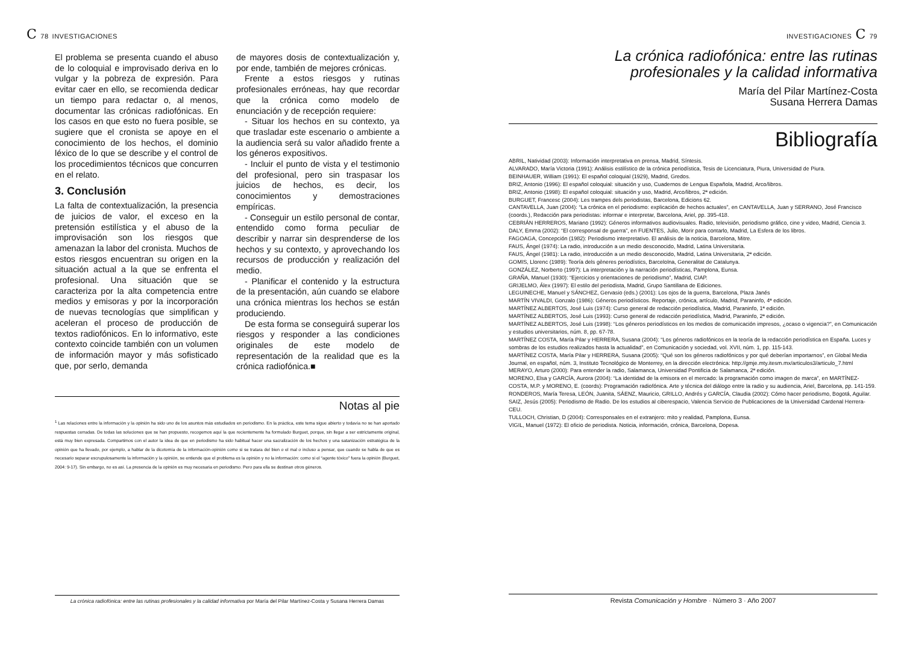C 78 INVESTIGACIONES
El problema se presenta cuando el abuso de lo coloquial e improvisado deriva en lo vulgar y la pobreza de expresión. Para evitar caer en ello, se recomienda dedicar un tiempo para redactar o, al menos, documentar las crónicas radiofónicas. En los casos en que esto no fuera posible, se sugiere que el cronista se apoye en el conocimiento de los hechos, el dominio léxico de lo que se describe y el control de los procedimientos técnicos que concurren en el relato.
3. Conclusión
La falta de contextualización, la presencia de juicios de valor, el exceso en la pretensión estilística y el abuso de la improvisación son los riesgos que amenazan la labor del cronista. Muchos de estos riesgos encuentran su origen en la situación actual a la que se enfrenta el profesional. Una situación que se caracteriza por la alta competencia entre medios y emisoras y por la incorporación de nuevas tecnologías que simplifican y aceleran el proceso de producción de textos radiofónicos. En lo informativo, este contexto coincide también con un volumen de información mayor y más sofisticado que, por serlo, demanda
de mayores dosis de contextualización y, por ende, también de mejores crónicas.
Frente a estos riesgos y rutinas profesionales erróneas, hay que recordar que la crónica como modelo de enunciación y de recepción requiere:
- Situar los hechos en su contexto, ya que trasladar este escenario o ambiente a la audiencia será su valor añadido frente a los géneros expositivos.
- Incluir el punto de vista y el testimonio del profesional, pero sin traspasar los juicios de hechos, es decir, los conocimientos y demostraciones empíricas.
- Conseguir un estilo personal de contar, entendido como forma peculiar de describir y narrar sin desprenderse de los hechos y su contexto, y aprovechando los recursos de producción y realización del medio.
- Planificar el contenido y la estructura de la presentación, aún cuando se elabore una crónica mientras los hechos se están produciendo.
De esta forma se conseguirá superar los riesgos y responder a las condiciones originales de este modelo de representación de la realidad que es la crónica radiofónica.■
Notas al pie
<sup>1</sup> Las relaciones entre la información y la opinión ha sido uno de los asuntos más estudiados en periodismo. En la práctica, este tema sigue abierto y todavía no se han aportado respuestas cerradas. De todas las soluciones que se han propuesto, recogemos aquí la que recientemente ha formulado Burguet, porque, sin llegar a ser estrictamente original, está muy bien expresada. Compartimos con el autor la idea de que en periodismo ha sido habitual hacer una sacralización de los hechos y una satanización estratégica de la opinión que ha llevado, por ejemplo, a hablar de la dicotomía de la información-opinión como si se tratara del bien o el mal o incluso a pensar, que cuando se habla de que es necesario separar escrupulosamente la información y la opinión, se entiende que el problema es la opinión y no la información: como si el “agente tóxico” fuera la opinión (Burguet, 2004: 9-17). Sin embargo, no es así. La presencia de la opinión es muy necesaria en periodismo. Pero para ella se destinan otros géneros.
La crónica radiofónica: entre las rutinas profesionales y la calidad informativa por María del Pilar Martínez-Costa y Susana Herrera Damas
INVESTIGACIONES C 79
La crónica radiofónica: entre las rutinas
profesionales y la calidad informativa
María del Pilar Martínez-Costa
Susana Herrera Damas
Bibliografía
ABRIL, Natividad (2003): Información interpretativa en prensa, Madrid, Síntesis.
ALVARADO, María Victoria (1991): Análisis estilístico de la crónica periodística, Tesis de Licenciatura, Piura, Universidad de Piura.
BEINHAUER, William (1991): El español coloquial (1929), Madrid, Gredos.
BRIZ, Antonio (1996): El español coloquial: situación y uso, Cuadernos de Lengua Española, Madrid, Arco/libros.
BRIZ, Antonio (1998): El español coloquial: situación y uso, Madrid, Arco/libros, 2ª edición.
BURGUET, Francesc (2004): Les trampes dels periodistas, Barcelona, Edicions 62.
CANTAVELLA, Juan (2004): “La crónica en el periodismo: explicación de hechos actuales”, en CANTAVELLA, Juan y SERRANO, José Francisco (coords.), Redacción para periodistas: informar e interpretar, Barcelona, Ariel, pp. 395-418.
CEBRIÁN HERREROS, Mariano (1992): Géneros informativos audiovisuales. Radio, televisión, periodismo gráfico, cine y video, Madrid, Ciencia 3.
DALY, Emma (2002): “El corresponsal de guerra”, en FUENTES, Julio, Morir para contarlo, Madrid, La Esfera de los libros.
FAGOAGA, Concepción (1982): Periodismo interpretativo. El análisis de la noticia, Barcelona, Mitre.
FAUS, Ángel (1974): La radio, introducción a un medio desconocido, Madrid, Latina Universitaria.
FAUS, Ángel (1981): La radio, introducción a un medio desconocido, Madrid, Latina Universitaria, 2ª edición.
GOMIS, Llorenc (1989): Teoría dels gèneres periodístics, Barcelolna, Generalitat de Catalunya.
GONZÁLEZ, Norberto (1997): La interpretación y la narración periodísticas, Pamplona, Eunsa.
GRAÑA, Manuel (1930): “Ejercicios y orientaciones de periodismo”, Madrid, CIAP.
GRIJELMO, Álex (1997): El estilo del periodista, Madrid, Grupo Santillana de Ediciones.
LEGUINECHE, Manuel y SÁNCHEZ, Gervasio (eds.) (2001): Los ojos de la guerra, Barcelona, Plaza Janés
MARTÍN VIVALDI, Gonzalo (1986): Géneros periodísticos. Reportaje, crónica, artículo, Madrid, Paraninfo, 4ª edición.
MARTÍNEZ ALBERTOS, José Luis (1974): Curso general de redacción periodística, Madrid, Paraninfo, 1ª edición.
MARTÍNEZ ALBERTOS, José Luis (1993): Curso general de redacción periodística, Madrid, Paraninfo, 2ª edición.
MARTÍNEZ ALBERTOS, José Luis (1998): “Los géneros periodísticos en los medios de comunicación impresos, ¿ocaso o vigencia?”, en Comunicación y estudios universitarios, núm. 8, pp. 67-78.
MARTÍNEZ COSTA, María Pilar y HERRERA, Susana (2004): “Los géneros radiofónicos en la teoría de la redacción periodística en España. Luces y sombras de los estudios realizados hasta la actualidad”, en Comunicación y sociedad, vol. XVII, núm. 1, pp. 115-143.
MARTÍNEZ COSTA, María Pilar y HERRERA, Susana (2005): “Qué son los géneros radiofónicos y por qué deberían importarnos”, en Global Media Journal, en español, núm. 3, Instituto Tecnológico de Monterrey, en la dirección electrónica: http://gmje.mty.itesm.mx/articulos3/articulo_7.html
MERAYO, Arturo (2000): Para entender la radio, Salamanca, Universidad Pontificia de Salamanca, 2ª edición.
MORENO, Elsa y GARCÍA, Aurora (2004): “La identidad de la emisora en el mercado: la programación como imagen de marca”, en MARTÍNEZ-COSTA, M.P. y MORENO, E. (coords): Programación radiofónica. Arte y técnica del diálogo entre la radio y su audiencia, Ariel, Barcelona, pp. 141-159.
RONDEROS, María Teresa, LEÓN, Juanita, SÁENZ, Mauricio, GRILLO, Andrés y GARCÍA, Claudia (2002): Cómo hacer periodismo, Bogotá, Aguilar.
SAIZ, Jesús (2005): Periodismo de Radio. De los estudios al ciberespacio, Valencia Servicio de Publicaciones de la Universidad Cardenal Herrera-CEU.
TULLOCH, Christian, D (2004): Corresponsales en el extranjero: mito y realidad, Pamplona, Eunsa.
VIGIL, Manuel (1972): El oficio de periodista. Noticia, información, crónica, Barcelona, Dopesa.
Revista Comunicación y Hombre · Número 3 · Año 2007